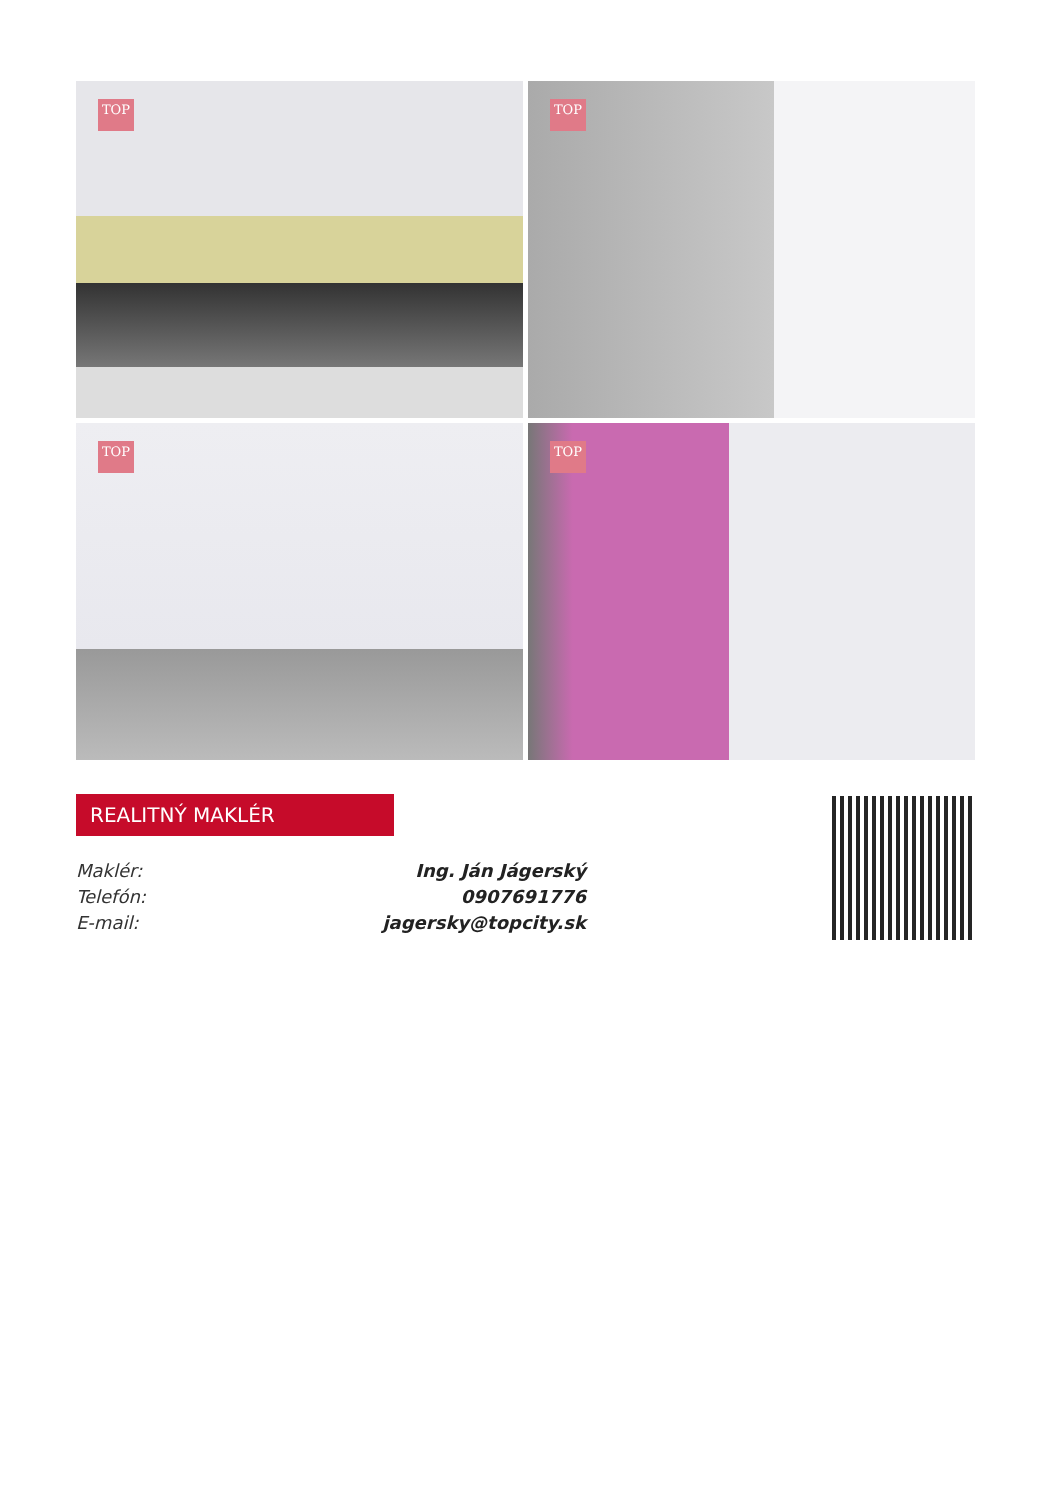TOP
TOP
TOP
TOP
REALITNÝ MAKLÉR
Maklér: Ing. Ján Jágerský
Telefón: 0907691776
E-mail: jagersky@topcity.sk